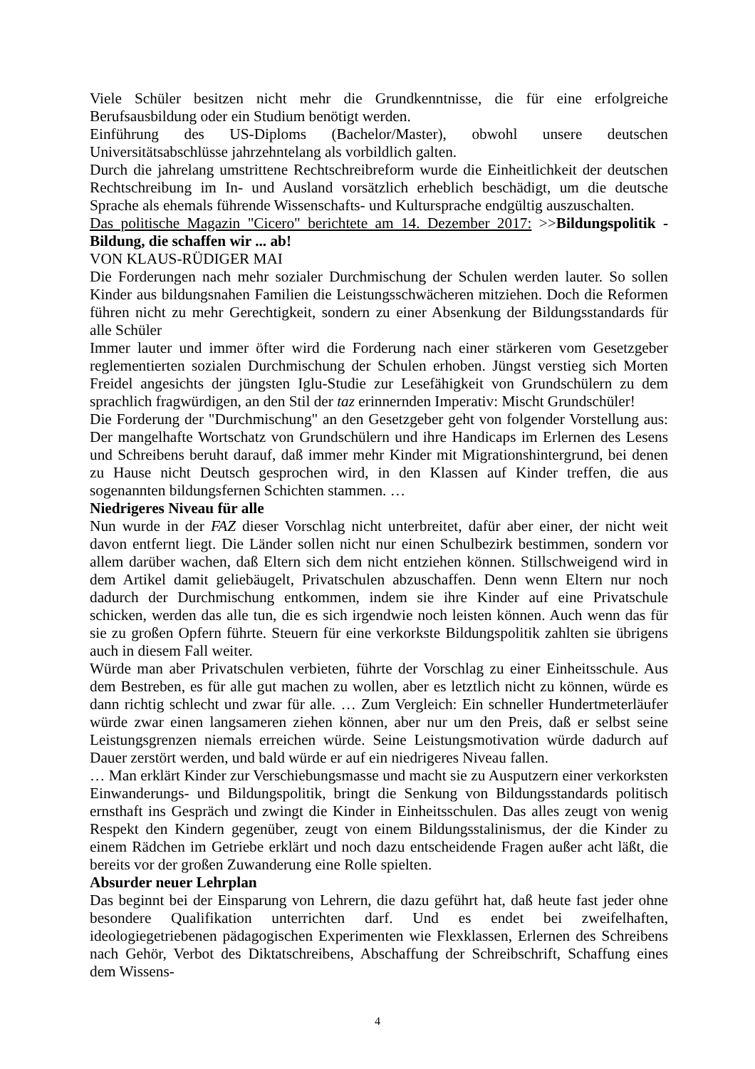Viele Schüler besitzen nicht mehr die Grundkenntnisse, die für eine erfolgreiche Berufsausbildung oder ein Studium benötigt werden.
Einführung des US-Diploms (Bachelor/Master), obwohl unsere deutschen Universitätsabschlüsse jahrzehntelang als vorbildlich galten.
Durch die jahrelang umstrittene Rechtschreibreform wurde die Einheitlichkeit der deutschen Rechtschreibung im In- und Ausland vorsätzlich erheblich beschädigt, um die deutsche Sprache als ehemals führende Wissenschafts- und Kultursprache endgültig auszuschalten.
Das politische Magazin "Cicero" berichtete am 14. Dezember 2017: >>Bildungspolitik - Bildung, die schaffen wir ... ab!
VON KLAUS-RÜDIGER MAI
Die Forderungen nach mehr sozialer Durchmischung der Schulen werden lauter. So sollen Kinder aus bildungsnahen Familien die Leistungsschwächeren mitziehen. Doch die Reformen führen nicht zu mehr Gerechtigkeit, sondern zu einer Absenkung der Bildungsstandards für alle Schüler
Immer lauter und immer öfter wird die Forderung nach einer stärkeren vom Gesetzgeber reglementierten sozialen Durchmischung der Schulen erhoben. Jüngst verstieg sich Morten Freidel angesichts der jüngsten Iglu-Studie zur Lesefähigkeit von Grundschülern zu dem sprachlich fragwürdigen, an den Stil der taz erinnernden Imperativ: Mischt Grundschüler!
Die Forderung der "Durchmischung" an den Gesetzgeber geht von folgender Vorstellung aus: Der mangelhafte Wortschatz von Grundschülern und ihre Handicaps im Erlernen des Lesens und Schreibens beruht darauf, daß immer mehr Kinder mit Migrationshintergrund, bei denen zu Hause nicht Deutsch gesprochen wird, in den Klassen auf Kinder treffen, die aus sogenannten bildungsfernen Schichten stammen. …
Niedrigeres Niveau für alle
Nun wurde in der FAZ dieser Vorschlag nicht unterbreitet, dafür aber einer, der nicht weit davon entfernt liegt. Die Länder sollen nicht nur einen Schulbezirk bestimmen, sondern vor allem darüber wachen, daß Eltern sich dem nicht entziehen können. Stillschweigend wird in dem Artikel damit geliebäugelt, Privatschulen abzuschaffen. Denn wenn Eltern nur noch dadurch der Durchmischung entkommen, indem sie ihre Kinder auf eine Privatschule schicken, werden das alle tun, die es sich irgendwie noch leisten können. Auch wenn das für sie zu großen Opfern führte. Steuern für eine verkorkste Bildungspolitik zahlten sie übrigens auch in diesem Fall weiter.
Würde man aber Privatschulen verbieten, führte der Vorschlag zu einer Einheitsschule. Aus dem Bestreben, es für alle gut machen zu wollen, aber es letztlich nicht zu können, würde es dann richtig schlecht und zwar für alle. … Zum Vergleich: Ein schneller Hundertmeterläufer würde zwar einen langsameren ziehen können, aber nur um den Preis, daß er selbst seine Leistungsgrenzen niemals erreichen würde. Seine Leistungsmotivation würde dadurch auf Dauer zerstört werden, und bald würde er auf ein niedrigeres Niveau fallen.
… Man erklärt Kinder zur Verschiebungsmasse und macht sie zu Ausputzern einer verkorksten Einwanderungs- und Bildungspolitik, bringt die Senkung von Bildungsstandards politisch ernsthaft ins Gespräch und zwingt die Kinder in Einheitsschulen. Das alles zeugt von wenig Respekt den Kindern gegenüber, zeugt von einem Bildungsstalinismus, der die Kinder zu einem Rädchen im Getriebe erklärt und noch dazu entscheidende Fragen außer acht läßt, die bereits vor der großen Zuwanderung eine Rolle spielten.
Absurder neuer Lehrplan
Das beginnt bei der Einsparung von Lehrern, die dazu geführt hat, daß heute fast jeder ohne besondere Qualifikation unterrichten darf. Und es endet bei zweifelhaften, ideologiegetriebenen pädagogischen Experimenten wie Flexklassen, Erlernen des Schreibens nach Gehör, Verbot des Diktatschreibens, Abschaffung der Schreibschrift, Schaffung eines dem Wissens-
4